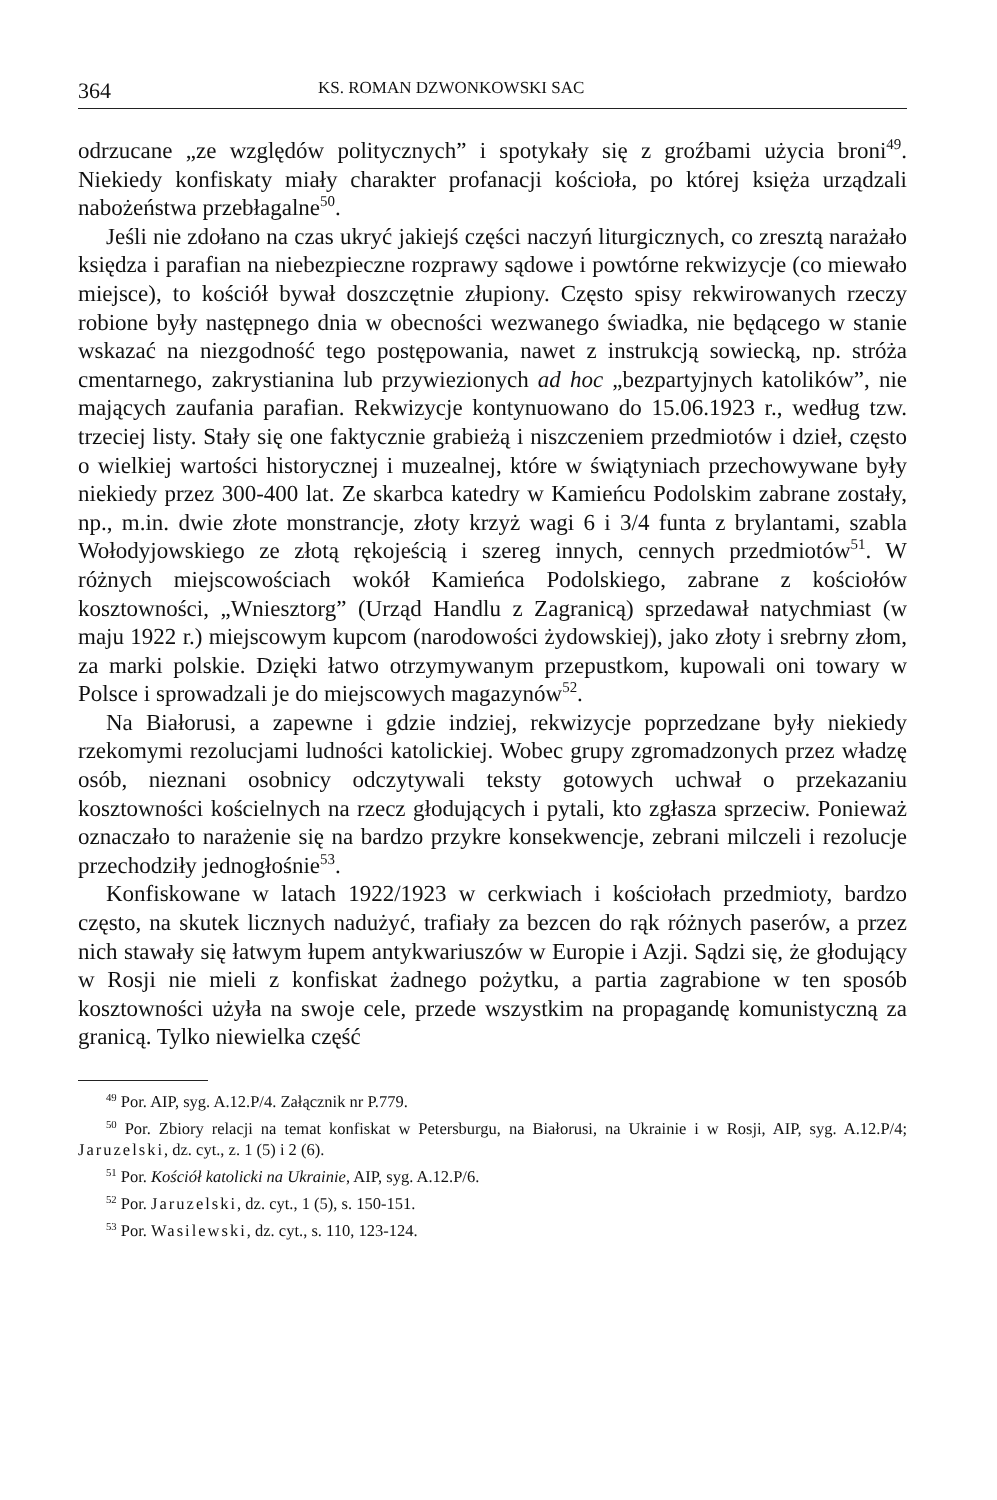364 KS. ROMAN DZWONKOWSKI SAC
odrzucane „ze względów politycznych” i spotykały się z groźbami użycia broni<sup>49</sup>. Niekiedy konfiskaty miały charakter profanacji kościoła, po której księża urządzali nabożeństwa przebłagalne<sup>50</sup>.
Jeśli nie zdołano na czas ukryć jakiejś części naczyń liturgicznych, co zresztą narażało księdza i parafian na niebezpieczne rozprawy sądowe i powtórne rekwizycje (co miewało miejsce), to kościół bywał doszczętnie złupiony. Często spisy rekwirowanych rzeczy robione były następnego dnia w obecności wezwanego świadka, nie będącego w stanie wskazać na niezgodność tego postępowania, nawet z instrukcją sowiecką, np. stróża cmentarnego, zakrystianina lub przywiezionych ad hoc „bezpartyjnych katolików”, nie mających zaufania parafian. Rekwizycje kontynuowano do 15.06.1923 r., według tzw. trzeciej listy. Stały się one faktycznie grabieżą i niszczeniem przedmiotów i dzieł, często o wielkiej wartości historycznej i muzealnej, które w świątyniach przechowywane były niekiedy przez 300-400 lat. Ze skarbca katedry w Kamieńcu Podolskim zabrane zostały, np., m.in. dwie złote monstrancje, złoty krzyż wagi 6 i 3/4 funta z brylantami, szabla Wołodyjowskiego ze złotą rękojeścią i szereg innych, cennych przedmiotów<sup>51</sup>. W różnych miejscowościach wokół Kamieńca Podolskiego, zabrane z kościołów kosztowności, „Wniesztorg” (Urząd Handlu z Zagranicą) sprzedawał natychmiast (w maju 1922 r.) miejscowym kupcom (narodowości żydowskiej), jako złoty i srebrny złom, za marki polskie. Dzięki łatwo otrzymywanym przepustkom, kupowali oni towary w Polsce i sprowadzali je do miejscowych magazynów<sup>52</sup>.
Na Białorusi, a zapewne i gdzie indziej, rekwizycje poprzedzane były niekiedy rzekomymi rezolucjami ludności katolickiej. Wobec grupy zgromadzonych przez władzę osób, nieznani osobnicy odczytywali teksty gotowych uchwał o przekazaniu kosztowności kościelnych na rzecz głodujących i pytali, kto zgłasza sprzeciw. Ponieważ oznaczało to narażenie się na bardzo przykre konsekwencje, zebrani milczeli i rezolucje przechodziły jednogłośnie<sup>53</sup>.
Konfiskowane w latach 1922/1923 w cerkwiach i kościołach przedmioty, bardzo często, na skutek licznych nadużyć, trafiały za bezcen do rąk różnych paserów, a przez nich stawały się łatwym łupem antykwariuszów w Europie i Azji. Sądzi się, że głodujący w Rosji nie mieli z konfiskat żadnego pożytku, a partia zagrabione w ten sposób kosztowności użyła na swoje cele, przede wszystkim na propagandę komunistyczną za granicą. Tylko niewielka część
<sup>49</sup> Por. AIP, syg. A.12.P/4. Załącznik nr P.779.
<sup>50</sup> Por. Zbiory relacji na temat konfiskat w Petersburgu, na Białorusi, na Ukrainie i w Rosji, AIP, syg. A.12.P/4; Jaruzelski, dz. cyt., z. 1 (5) i 2 (6).
<sup>51</sup> Por. Kościół katolicki na Ukrainie, AIP, syg. A.12.P/6.
<sup>52</sup> Por. Jaruzelski, dz. cyt., 1 (5), s. 150-151.
<sup>53</sup> Por. Wasilewski, dz. cyt., s. 110, 123-124.